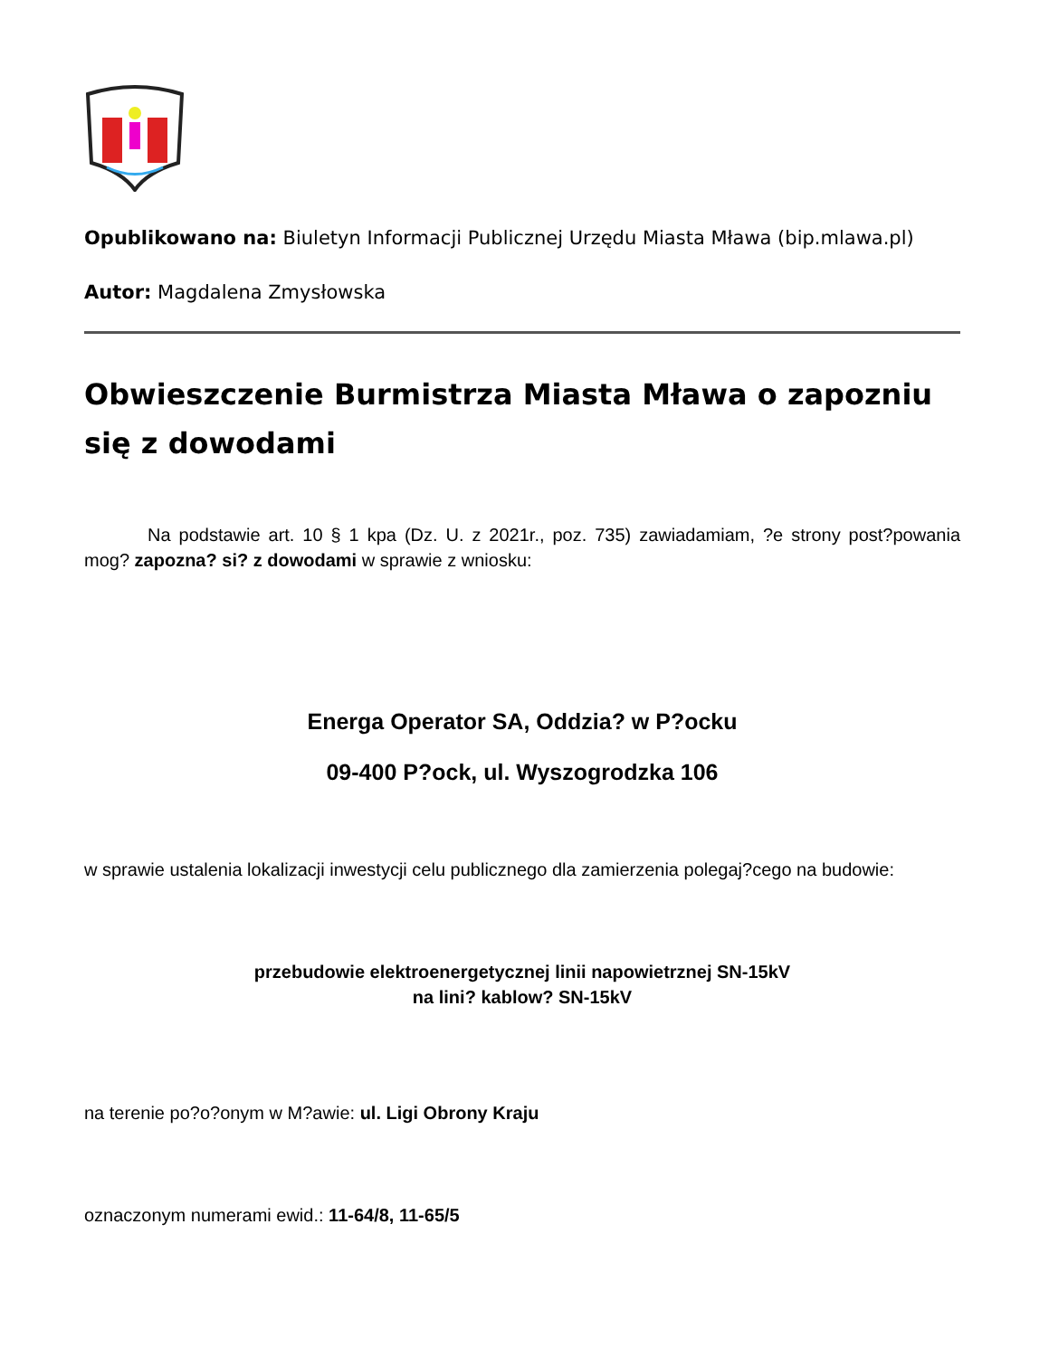Opublikowano na: Biuletyn Informacji Publicznej Urzędu Miasta Mława (bip.mlawa.pl)
Autor: Magdalena Zmysłowska
Obwieszczenie Burmistrza Miasta Mława o zapozniu się z dowodami
Na podstawie art. 10 § 1 kpa (Dz. U. z 2021r., poz. 735) zawiadamiam, ?e strony post?powania mog? zapozna? si? z dowodami w sprawie z wniosku:
Energa Operator SA, Oddzia? w P?ocku
09-400 P?ock, ul. Wyszogrodzka 106
w sprawie ustalenia lokalizacji inwestycji celu publicznego dla zamierzenia polegaj?cego na budowie:
przebudowie elektroenergetycznej linii napowietrznej SN-15kV
na lini? kablow? SN-15kV
na terenie po?o?onym w M?awie: ul. Ligi Obrony Kraju
oznaczonym numerami ewid.: 11-64/8, 11-65/5